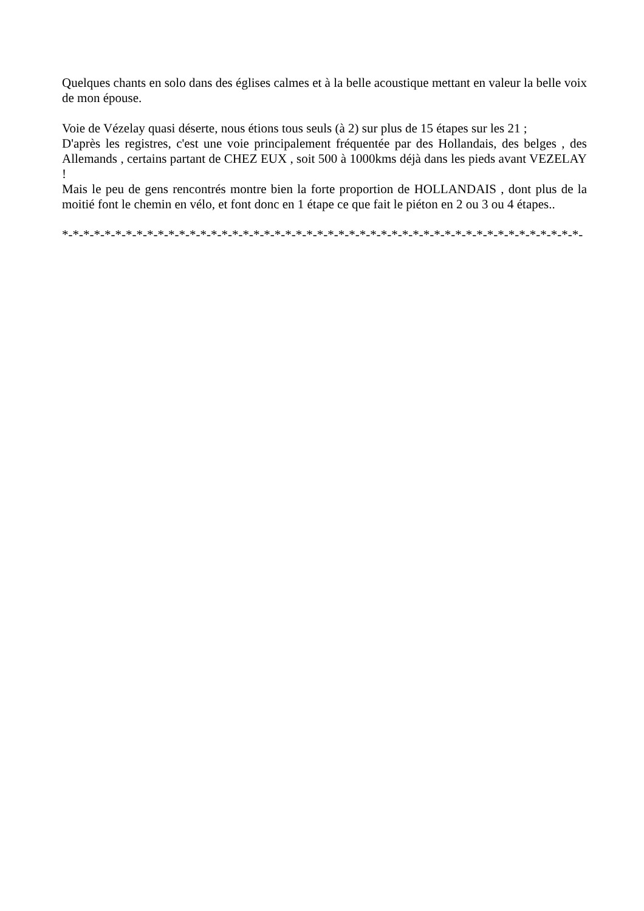Quelques chants en solo dans des églises calmes et à la belle acoustique mettant en valeur la belle voix de mon épouse.
Voie de Vézelay quasi déserte, nous étions tous seuls (à 2) sur plus de 15 étapes sur les 21 ;
D'après les registres, c'est une voie principalement fréquentée par des Hollandais, des belges , des Allemands , certains partant de CHEZ EUX , soit 500 à 1000kms déjà dans les pieds avant VEZELAY !
Mais le peu de gens rencontrés montre bien la forte proportion de HOLLANDAIS , dont plus de la moitié font le chemin en vélo, et font donc en 1 étape ce que fait le piéton en 2 ou 3 ou 4 étapes..
*-*-*-*-*-*-*-*-*-*-*-*-*-*-*-*-*-*-*-*-*-*-*-*-*-*-*-*-*-*-*-*-*-*-*-*-*-*-*-*-*-*-*-*-*-*-*-*-*-